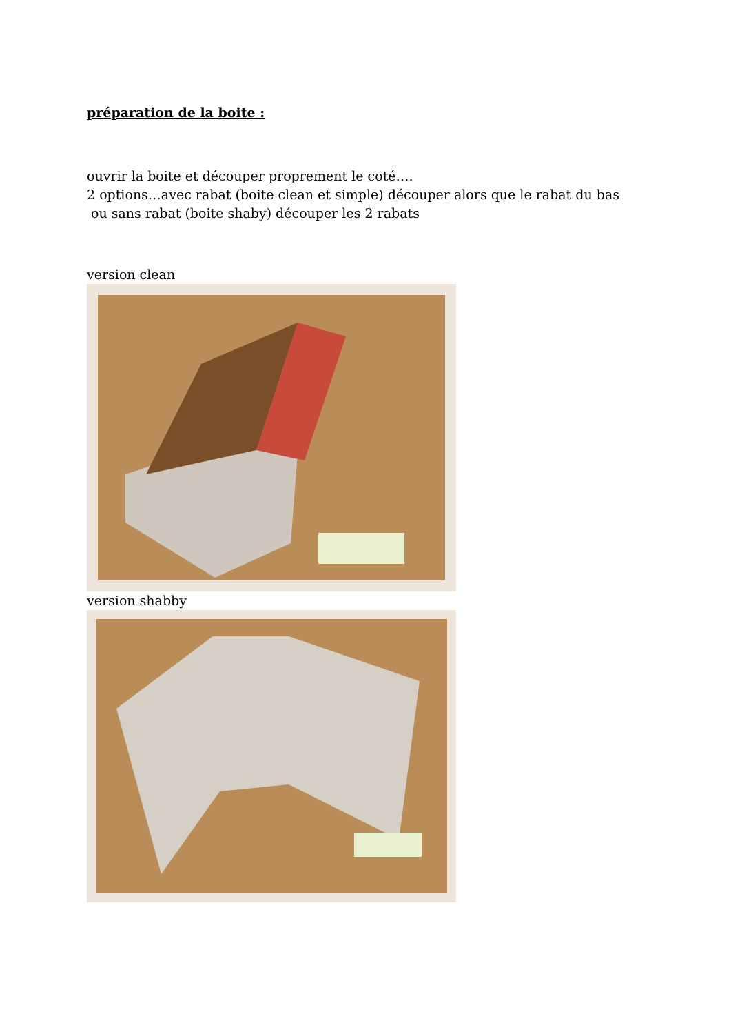préparation de la boite :
ouvrir la boite et découper proprement le coté….
2 options…avec rabat (boite clean et simple) découper alors que le rabat du bas
ou sans rabat (boite shaby) découper les 2 rabats
version clean
version shabby